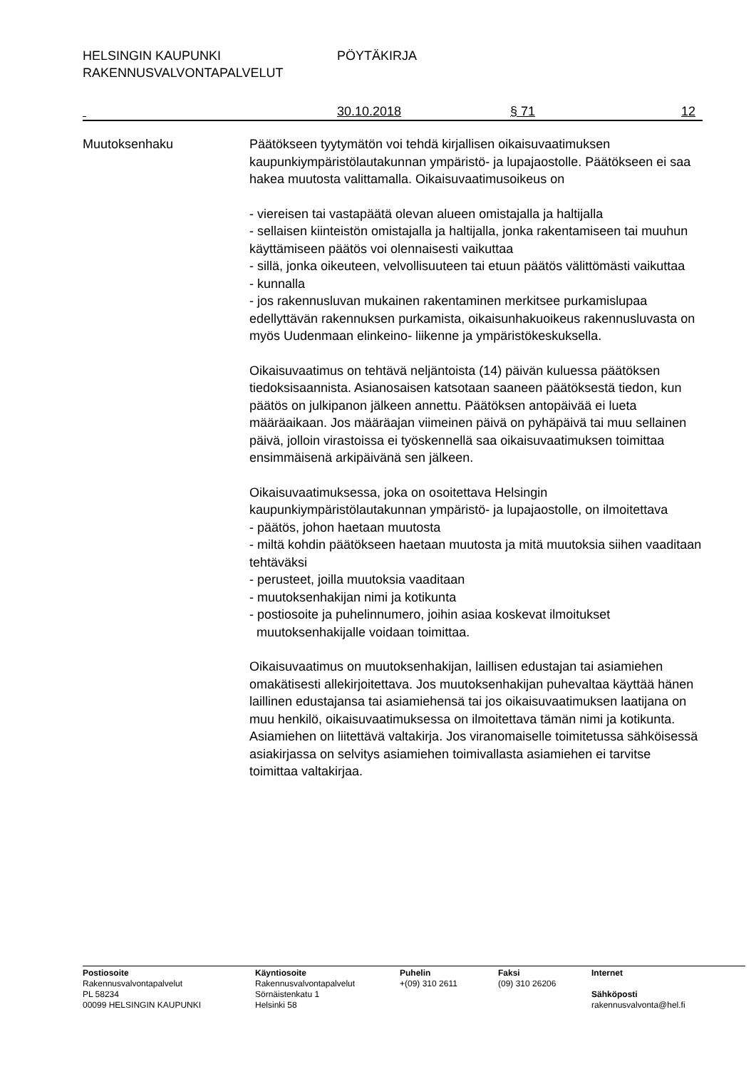HELSINGIN KAUPUNKI PÖYTÄKIRJA
RAKENNUSVALVONTAPALVELUT
30.10.2018 § 71 12
Muutoksenhaku Päätökseen tyytymätön voi tehdä kirjallisen oikaisuvaatimuksen kaupunkiympäristölautakunnan ympäristö- ja lupajaostolle. Päätökseen ei saa hakea muutosta valittamalla. Oikaisuvaatimusoikeus on
- viereisen tai vastapäätä olevan alueen omistajalla ja haltijalla
- sellaisen kiinteistön omistajalla ja haltijalla, jonka rakentamiseen tai muuhun käyttämiseen päätös voi olennaisesti vaikuttaa
- sillä, jonka oikeuteen, velvollisuuteen tai etuun päätös välittömästi vaikuttaa
- kunnalla
- jos rakennusluvan mukainen rakentaminen merkitsee purkamislupaa edellyttävän rakennuksen purkamista, oikaisunhakuoikeus rakennusluvasta on myös Uudenmaan elinkeino- liikenne ja ympäristökeskuksella.
Oikaisuvaatimus on tehtävä neljäntoista (14) päivän kuluessa päätöksen tiedoksisaannista. Asianosaisen katsotaan saaneen päätöksestä tiedon, kun päätös on julkipanon jälkeen annettu. Päätöksen antopäivää ei lueta määräaikaan. Jos määräajan viimeinen päivä on pyhäpäivä tai muu sellainen päivä, jolloin virastoissa ei työskennellä saa oikaisuvaatimuksen toimittaa ensimmäisenä arkipäivänä sen jälkeen.
Oikaisuvaatimuksessa, joka on osoitettava Helsingin kaupunkiympäristölautakunnan ympäristö- ja lupajaostolle, on ilmoitettava
- päätös, johon haetaan muutosta
- miltä kohdin päätökseen haetaan muutosta ja mitä muutoksia siihen vaaditaan tehtäväksi
- perusteet, joilla muutoksia vaaditaan
- muutoksenhakijan nimi ja kotikunta
- postiosoite ja puhelinnumero, joihin asiaa koskevat ilmoitukset
muutoksenhakijalle voidaan toimittaa.
Oikaisuvaatimus on muutoksenhakijan, laillisen edustajan tai asiamiehen omakätisesti allekirjoitettava. Jos muutoksenhakijan puhevaltaa käyttää hänen laillinen edustajansa tai asiamiehensä tai jos oikaisuvaatimuksen laatijana on muu henkilö, oikaisuvaatimuksessa on ilmoitettava tämän nimi ja kotikunta. Asiamiehen on liitettävä valtakirja. Jos viranomaiselle toimitetussa sähköisessä asiakirjassa on selvitys asiamiehen toimivallasta asiamiehen ei tarvitse toimittaa valtakirjaa.
Postiosoite
Rakennusvalvontapalvelut
PL 58234
00099 HELSINGIN KAUPUNKI
Käyntiosoite
Rakennusvalvontapalvelut
Sörnäistenkatu 1
Helsinki 58
Puhelin
+(09) 310 2611
Faksi
(09) 310 26206
Internet
Sähköposti
rakennusvalvonta@hel.fi